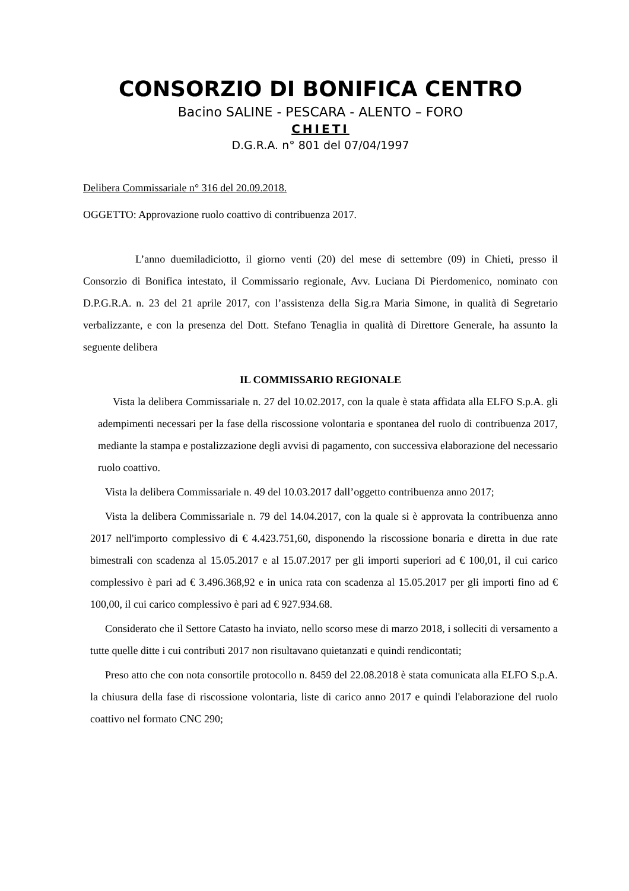CONSORZIO DI BONIFICA CENTRO
Bacino SALINE - PESCARA - ALENTO – FORO
CHIETI
D.G.R.A. n° 801 del 07/04/1997
Delibera Commissariale n° 316 del 20.09.2018.
OGGETTO: Approvazione ruolo coattivo di contribuenza 2017.
L’anno duemiladiciotto, il giorno venti (20) del mese di settembre (09) in Chieti, presso il Consorzio di Bonifica intestato, il Commissario regionale, Avv. Luciana Di Pierdomenico, nominato con D.P.G.R.A. n. 23 del 21 aprile 2017, con l’assistenza della Sig.ra Maria Simone, in qualità di Segretario verbalizzante, e con la presenza del Dott. Stefano Tenaglia in qualità di Direttore Generale, ha assunto la seguente delibera
IL COMMISSARIO REGIONALE
Vista la delibera Commissariale n. 27 del 10.02.2017, con la quale è stata affidata alla ELFO S.p.A. gli adempimenti necessari per la fase della riscossione volontaria e spontanea del ruolo di contribuenza 2017, mediante la stampa e postalizzazione degli avvisi di pagamento, con successiva elaborazione del necessario ruolo coattivo.
Vista la delibera Commissariale n. 49 del 10.03.2017 dall’oggetto contribuenza anno 2017;
Vista la delibera Commissariale n. 79 del 14.04.2017, con la quale si è approvata la contribuenza anno 2017 nell'importo complessivo di € 4.423.751,60, disponendo la riscossione bonaria e diretta in due rate bimestrali con scadenza al 15.05.2017 e al 15.07.2017 per gli importi superiori ad € 100,01, il cui carico complessivo è pari ad € 3.496.368,92 e in unica rata con scadenza al 15.05.2017 per gli importi fino ad € 100,00, il cui carico complessivo è pari ad € 927.934.68.
Considerato che il Settore Catasto ha inviato, nello scorso mese di marzo 2018, i solleciti di versamento a tutte quelle ditte i cui contributi 2017 non risultavano quietanzati e quindi rendicontati;
Preso atto che con nota consortile protocollo n. 8459 del 22.08.2018 è stata comunicata alla ELFO S.p.A. la chiusura della fase di riscossione volontaria, liste di carico anno 2017 e quindi l'elaborazione del ruolo coattivo nel formato CNC 290;